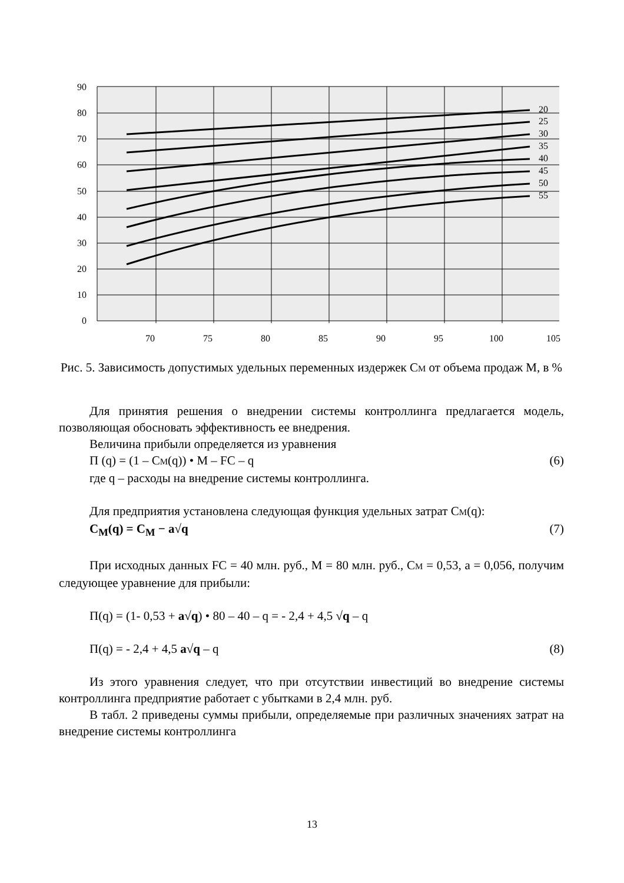90
80
70
60
50
40
30
20
10
0
20
25
30
35
40
45
50
55
70
75
80
85
90
95
100
105
Рис. 5. Зависимость допустимых удельных переменных издержек СМ от объема продаж М, в %
Для принятия решения о внедрении системы контроллинга предлагается модель, позволяющая обосновать эффективность ее внедрения.
Величина прибыли определяется из уравнения
П (q) = (1 – СМ(q)) • М – FC – q (6)
где q – расходы на внедрение системы контроллинга.
Для предприятия установлена следующая функция удельных затрат СМ(q):
C<sub>M</sub>(q) = C<sub>M</sub> − a√q (7)
При исходных данных FC = 40 млн. руб., М = 80 млн. руб., СМ = 0,53, а = 0,056, получим следующее уравнение для прибыли:
П(q) = (1- 0,53 + a√q) • 80 – 40 – q = - 2,4 + 4,5 √q – q
П(q) = - 2,4 + 4,5 a√q – q (8)
Из этого уравнения следует, что при отсутствии инвестиций во внедрение системы контроллинга предприятие работает с убытками в 2,4 млн. руб.
В табл. 2 приведены суммы прибыли, определяемые при различных значениях затрат на внедрение системы контроллинга
13